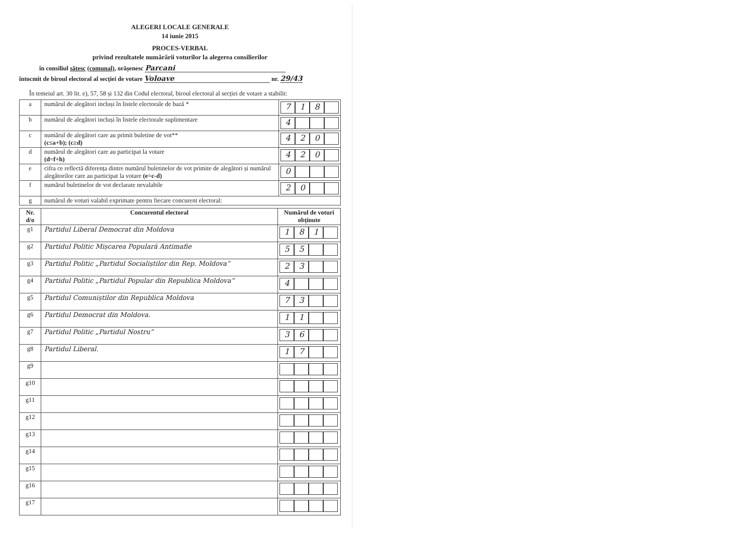ALEGERI LOCALE GENERALE
14 iunie 2015
PROCES-VERBAL
privind rezultatele numărării voturilor la alegerea consilierilor
în consiliul sătesc (comunal), orășenesc Parcani
întocmit de biroul electoral al secției de votare Voloave nr. 29/43
În temeiul art. 30 lit. e), 57, 58 și 132 din Codul electoral, biroul electoral al secției de votare a stabilit:
| a | numărul de alegători incluși în listele electorale de bază * | 7 1 8 |
| b | numărul de alegători incluși în listele electorale suplimentare | 4 |
| c | numărul de alegători care au primit buletine de vot** (c≤a+b); (c≥d) | 4 2 0 |
| d | numărul de alegători care au participat la votare (d=f+h) | 4 2 0 |
| e | cifra ce reflectă diferența dintre numărul buletinelor de vot primite de alegători și numărul alegătorilor care au participat la votare (e=c-d) | 0 |
| f | numărul buletinelor de vot declarate nevalabile | 2 0 |
| g | numărul de voturi valabil exprimate pentru fiecare concurent electoral: | |
| Nr. d/o | Concurentul electoral | Numărul de voturi obținute |
| --- | --- | --- |
| g1 | Partidul Liberal Democrat din Moldova | 1 8 1 |
| g2 | Partidul Politic Mișcarea Populară Antimafie | 5 5 |
| g3 | Partidul Politic „Partidul Socialiștilor din Rep. Moldova” | 2 3 |
| g4 | Partidul Politic „Partidul Popular din Republica Moldova” | 4 |
| g5 | Partidul Comuniștilor din Republica Moldova | 7 3 |
| g6 | Partidul Democrat din Moldova. | 1 1 |
| g7 | Partidul Politic „Partidul Nostru” | 3 6 |
| g8 | Partidul Liberal. | 1 7 |
| g9 | | |
| g10 | | |
| g11 | | |
| g12 | | |
| g13 | | |
| g14 | | |
| g15 | | |
| g16 | | |
| g17 | | |